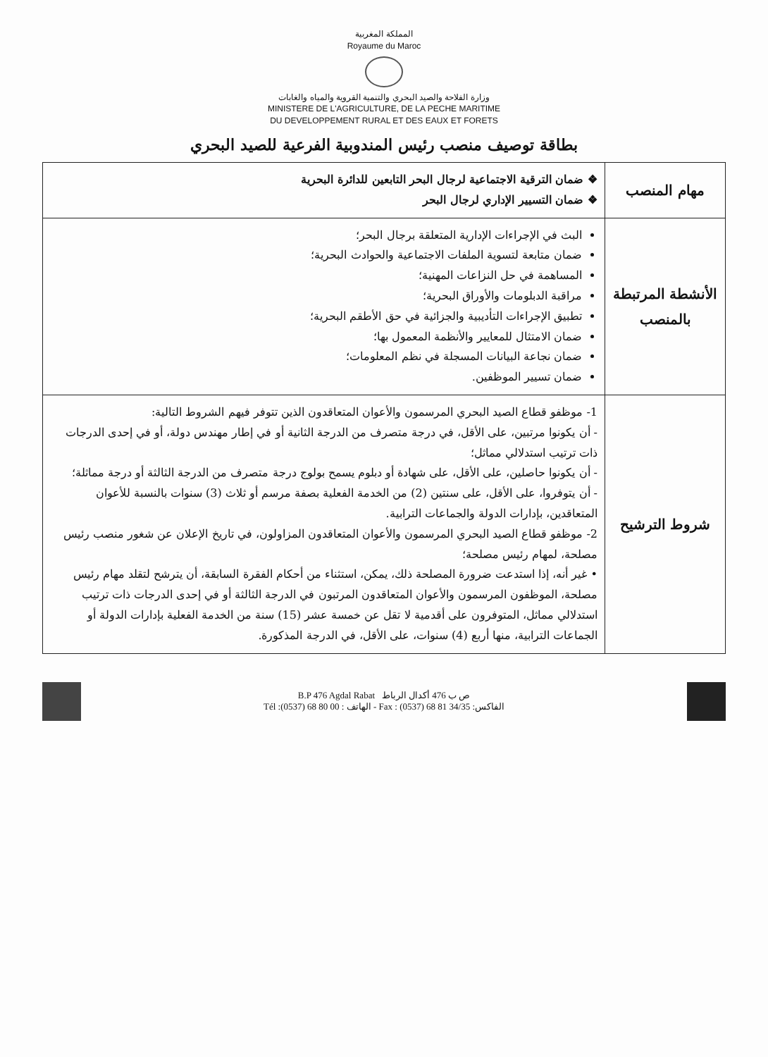المملكة المغربية
Royaume du Maroc
وزارة الفلاحة والصيد البحري والتنمية القروية والمياه والغابات
MINISTERE DE L'AGRICULTURE, DE LA PECHE MARITIME
DU DEVELOPPEMENT RURAL ET DES EAUX ET FORETS
بطاقة توصيف منصب رئيس المندوبية الفرعية للصيد البحري
| مهام المنصب | ❖ ضمان الترقية الاجتماعية لرجال البحر التابعين للدائرة البحرية ❖ ضمان التسيير الإداري لرجال البحر |
| الأنشطة المرتبطة بالمنصب | البث في الإجراءات الإدارية المتعلقة برجال البحر؛ ضمان متابعة لتسوية الملفات الاجتماعية والحوادث البحرية؛ المساهمة في حل النزاعات المهنية؛ مراقبة الدبلومات والأوراق البحرية؛ تطبيق الإجراءات التأديبية والجزائية في حق الأطقم البحرية؛ ضمان الامتثال للمعايير والأنظمة المعمول بها؛ ضمان نجاعة البيانات المسجلة في نظم المعلومات؛ ضمان تسيير الموظفين. |
| شروط الترشيح | 1- موظفو قطاع الصيد البحري المرسمون والأعوان المتعاقدون الذين تتوفر فيهم الشروط التالية: - أن يكونوا مرتبين، على الأقل، في درجة متصرف من الدرجة الثانية أو في إطار مهندس دولة، أو في إحدى الدرجات ذات ترتيب استدلالي مماثل؛ - أن يكونوا حاصلين، على الأقل، على شهادة أو دبلوم يسمح بولوج درجة متصرف من الدرجة الثالثة أو درجة مماثلة؛ - أن يتوفروا، على الأقل، على سنتين (2) من الخدمة الفعلية بصفة مرسم أو ثلاث (3) سنوات بالنسبة للأعوان المتعاقدين، بإدارات الدولة والجماعات الترابية. 2- موظفو قطاع الصيد البحري المرسمون والأعوان المتعاقدون المزاولون، في تاريخ الإعلان عن شغور منصب رئيس مصلحة، لمهام رئيس مصلحة؛ • غير أنه، إذا استدعت ضرورة المصلحة ذلك، يمكن، استثناء من أحكام الفقرة السابقة، أن يترشح لتقلد مهام رئيس مصلحة، الموظفون المرسمون والأعوان المتعاقدون المرتبون في الدرجة الثالثة أو في إحدى الدرجات ذات ترتيب استدلالي مماثل، المتوفرون على أقدمية لا تقل عن خمسة عشر (15) سنة من الخدمة الفعلية بإدارات الدولة أو الجماعات الترابية، منها أربع (4) سنوات، على الأقل، في الدرجة المذكورة. |
B.P 476 Agdal Rabat ص ب 476 أكدال الرباط
Tél :(0537) 68 80 00 : الهاتف - Fax : (0537) 68 81 34/35 :الفاكس